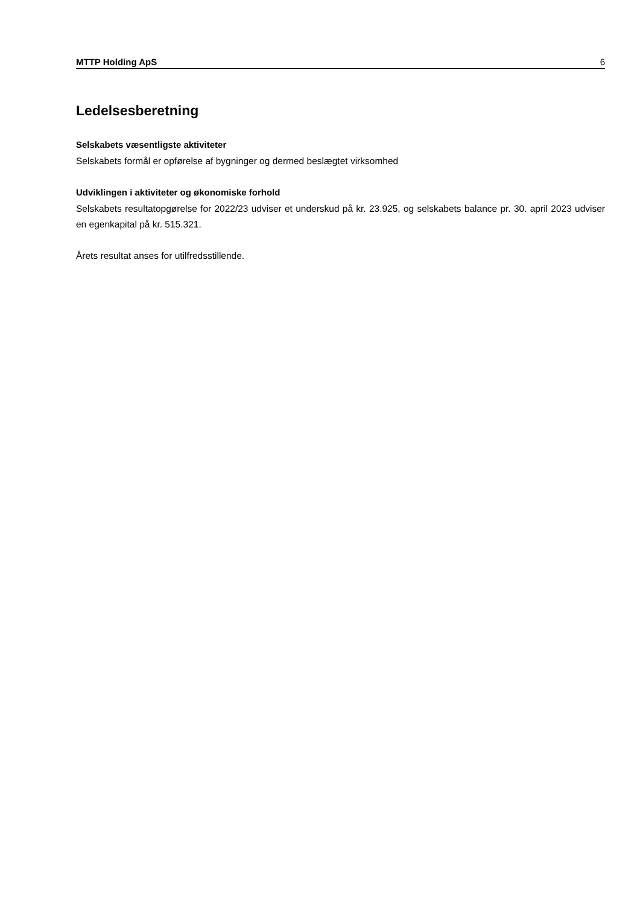MTTP Holding ApS 6
Ledelsesberetning
Selskabets væsentligste aktiviteter
Selskabets formål er opførelse af bygninger og dermed beslægtet virksomhed
Udviklingen i aktiviteter og økonomiske forhold
Selskabets resultatopgørelse for 2022/23 udviser et underskud på kr. 23.925, og selskabets balance pr. 30. april 2023 udviser en egenkapital på kr. 515.321.
Årets resultat anses for utilfredsstillende.